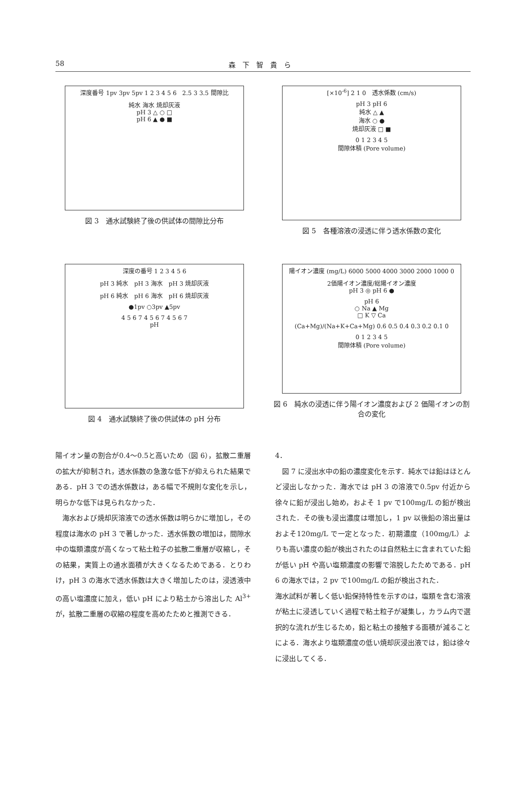58
森下智貴ら
深度番号 1pv 3pv 5pv 1 2 3 4 5 6 2.5 3 3.5 間隙比
純水 海水 焼却灰液
pH 3 △ ○ □
pH 6 ▲ ● ■
図 3　通水試験終了後の供試体の間隙比分布
[×10<sup>-6</sup>] 2 1 0　透水係数 (cm/s)
pH 3 pH 6
純水 △ ▲
海水 ○ ●
焼却灰液 □ ■
0 1 2 3 4 5
間隙体積 (Pore volume)
図 5　各種溶液の浸透に伴う透水係数の変化
深度の番号 1 2 3 4 5 6
pH 3 純水　pH 3 海水　pH 3 焼却灰液
pH 6 純水　pH 6 海水　pH 6 焼却灰液
●1pv ○3pv ▲5pv
4 5 6 7 4 5 6 7 4 5 6 7
pH
図 4　通水試験終了後の供試体の pH 分布
陽イオン濃度 (mg/L) 6000 5000 4000 3000 2000 1000 0
2価陽イオン濃度/総陽イオン濃度
pH 3 ◎ pH 6 ●
pH 6
○ Na ▲ Mg
□ K ▽ Ca
(Ca+Mg)/(Na+K+Ca+Mg) 0.6 0.5 0.4 0.3 0.2 0.1 0
0 1 2 3 4 5
間隙体積 (Pore volume)
図 6　純水の浸透に伴う陽イオン濃度および 2 価陽イオンの割合の変化
陽イオン量の割合が0.4～0.5と高いため（図 6），拡散二重層の拡大が抑制され，透水係数の急激な低下が抑えられた結果である．pH 3 での透水係数は，ある幅で不規則な変化を示し，明らかな低下は見られなかった．
海水および焼却灰溶液での透水係数は明らかに増加し，その程度は海水の pH 3 で著しかった．透水係数の増加は，間隙水中の塩類濃度が高くなって粘土粒子の拡散二重層が収縮し，その結果，実質上の通水面積が大きくなるためである．とりわけ，pH 3 の海水で透水係数は大きく増加したのは，浸透液中の高い塩濃度に加え，低い pH により粘土から溶出した Al<sup>3+</sup> が，拡散二重層の収縮の程度を高めたためと推測できる．
4．
図 7 に浸出水中の鉛の濃度変化を示す．純水では鉛はほとんど浸出しなかった．海水では pH 3 の溶液で0.5pv 付近から徐々に鉛が浸出し始め，およそ 1 pv で100mg/L の鉛が検出された．その後も浸出濃度は増加し，1 pv 以後鉛の溶出量はおよそ120mg/L で一定となった．初期濃度（100mg/L）よりも高い濃度の鉛が検出されたのは自然粘土に含まれていた鉛が低い pH や高い塩類濃度の影響で溶脱したためである．pH 6 の海水では，2 pv で100mg/L の鉛が検出された．
海水試料が著しく低い鉛保持特性を示すのは，塩類を含む溶液が粘土に浸透していく過程で粘土粒子が凝集し，カラム内で選択的な流れが生じるため，鉛と粘土の接触する面積が減ることによる．海水より塩類濃度の低い焼却灰浸出液では，鉛は徐々に浸出してくる．